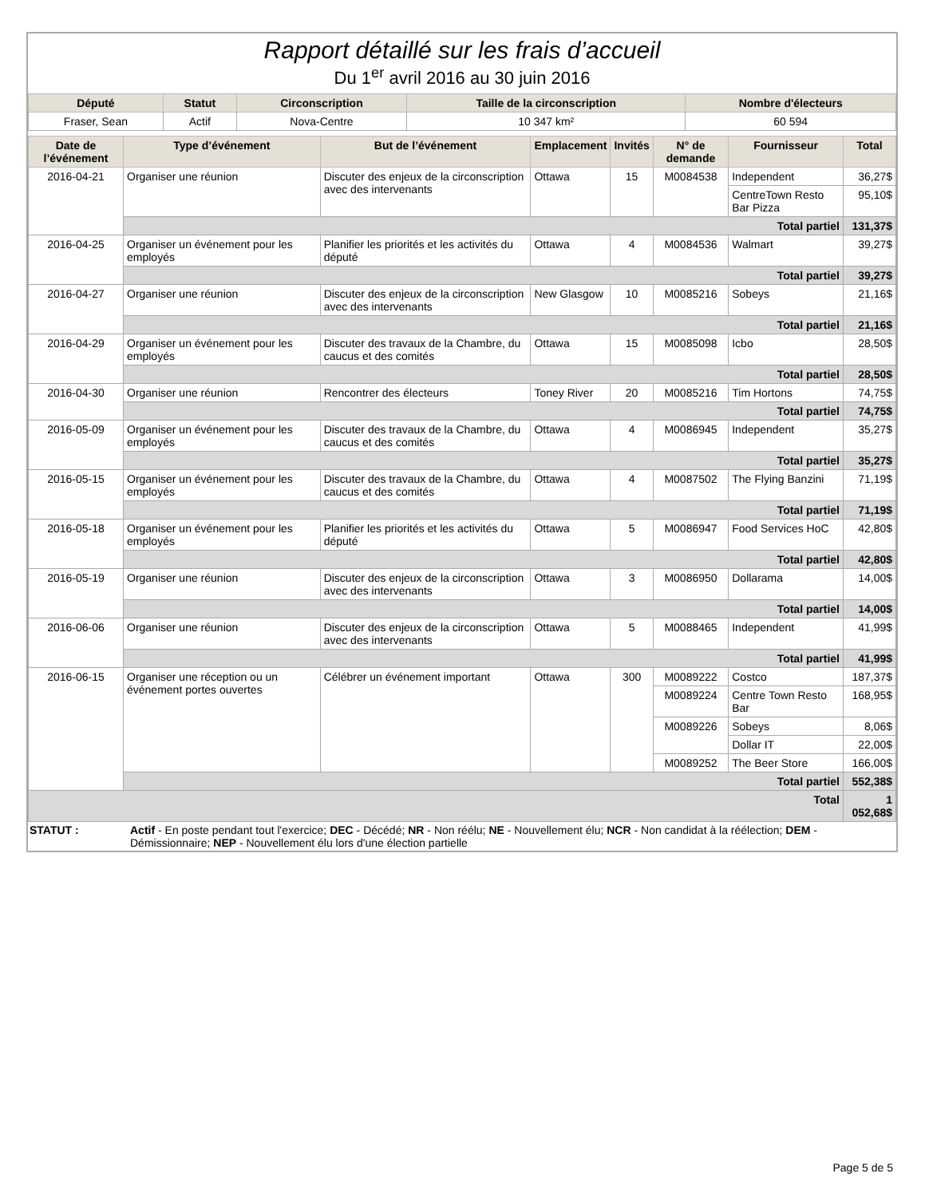Rapport détaillé sur les frais d’accueil
Du 1<sup>er</sup> avril 2016 au 30 juin 2016
| Député | Statut | Circonscription | Taille de la circonscription | Nombre d'électeurs |
| --- | --- | --- | --- | --- |
| Fraser, Sean | Actif | Nova-Centre | 10 347 km² | 60 594 |
| Date de l’événement | Type d’événement | But de l’événement | Emplacement | Invités | N° de demande | Fournisseur | Total |
| --- | --- | --- | --- | --- | --- | --- | --- |
| 2016-04-21 | Organiser une réunion | Discuter des enjeux de la circonscription avec des intervenants | Ottawa | 15 | M0084538 | Independent | 36,27$ |
| | | | | | | CentreTown Resto Bar Pizza | 95,10$ |
| | Total partiel | | | | | | 131,37$ |
| 2016-04-25 | Organiser un événement pour les employés | Planifier les priorités et les activités du député | Ottawa | 4 | M0084536 | Walmart | 39,27$ |
| | Total partiel | | | | | | 39,27$ |
| 2016-04-27 | Organiser une réunion | Discuter des enjeux de la circonscription avec des intervenants | New Glasgow | 10 | M0085216 | Sobeys | 21,16$ |
| | Total partiel | | | | | | 21,16$ |
| 2016-04-29 | Organiser un événement pour les employés | Discuter des travaux de la Chambre, du caucus et des comités | Ottawa | 15 | M0085098 | Icbo | 28,50$ |
| | Total partiel | | | | | | 28,50$ |
| 2016-04-30 | Organiser une réunion | Rencontrer des électeurs | Toney River | 20 | M0085216 | Tim Hortons | 74,75$ |
| | Total partiel | | | | | | 74,75$ |
| 2016-05-09 | Organiser un événement pour les employés | Discuter des travaux de la Chambre, du caucus et des comités | Ottawa | 4 | M0086945 | Independent | 35,27$ |
| | Total partiel | | | | | | 35,27$ |
| 2016-05-15 | Organiser un événement pour les employés | Discuter des travaux de la Chambre, du caucus et des comités | Ottawa | 4 | M0087502 | The Flying Banzini | 71,19$ |
| | Total partiel | | | | | | 71,19$ |
| 2016-05-18 | Organiser un événement pour les employés | Planifier les priorités et les activités du député | Ottawa | 5 | M0086947 | Food Services HoC | 42,80$ |
| | Total partiel | | | | | | 42,80$ |
| 2016-05-19 | Organiser une réunion | Discuter des enjeux de la circonscription avec des intervenants | Ottawa | 3 | M0086950 | Dollarama | 14,00$ |
| | Total partiel | | | | | | 14,00$ |
| 2016-06-06 | Organiser une réunion | Discuter des enjeux de la circonscription avec des intervenants | Ottawa | 5 | M0088465 | Independent | 41,99$ |
| | Total partiel | | | | | | 41,99$ |
| 2016-06-15 | Organiser une réception ou un événement portes ouvertes | Célébrer un événement important | Ottawa | 300 | M0089222 | Costco | 187,37$ |
| | | | | | M0089224 | Centre Town Resto Bar | 168,95$ |
| | | | | | M0089226 | Sobeys | 8,06$ |
| | | | | | | Dollar IT | 22,00$ |
| | | | | | M0089252 | The Beer Store | 166,00$ |
| | Total partiel | | | | | | 552,38$ |
| Total | | | | | | | 1 052,68$ |
STATUT : Actif - En poste pendant tout l'exercice; DEC - Décédé; NR - Non réélu; NE - Nouvellement élu; NCR - Non candidat à la réélection; DEM - Démissionnaire; NEP - Nouvellement élu lors d'une élection partielle
Page 5 de 5